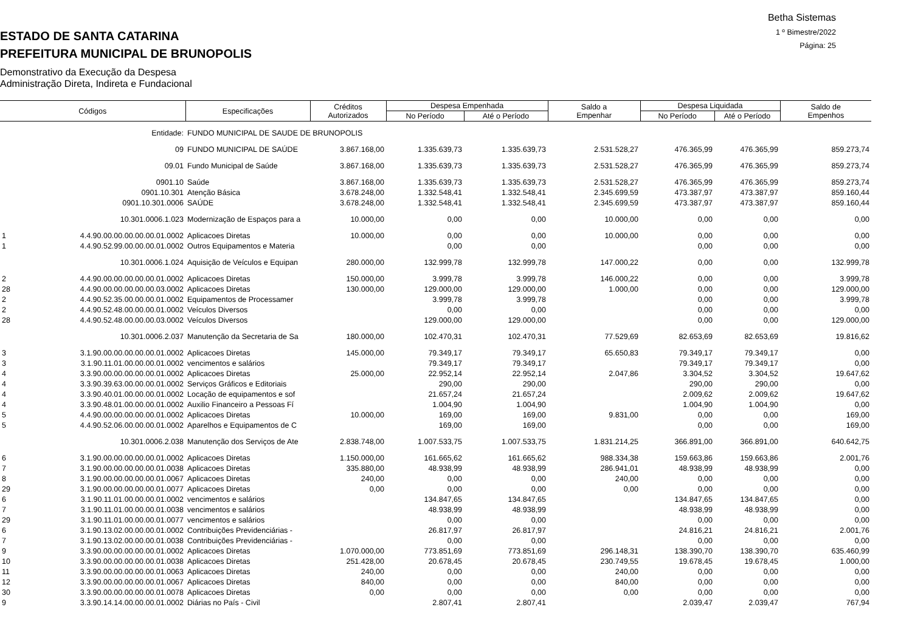Betha Sistemas
1 º Bimestre/2022
Página: 25
ESTADO DE SANTA CATARINA
PREFEITURA MUNICIPAL DE BRUNOPOLIS
Demonstrativo da Execução da Despesa
Administração Direta, Indireta e Fundacional
| Códigos | | Especificações | Créditos Autorizados | Despesa Empenhada | | Saldo a Empenhar | Despesa Liquidada | | Saldo de Empenhos |
| --- | --- | --- | --- | --- | --- | --- | --- | --- | --- |
| | | | | No Período | Até o Período | | No Período | Até o Período | |
| | Entidade: | FUNDO MUNICIPAL DE SAUDE DE BRUNOPOLIS | | | | | | | |
| | 09 | FUNDO MUNICIPAL DE SAÚDE | 3.867.168,00 | 1.335.639,73 | 1.335.639,73 | 2.531.528,27 | 476.365,99 | 476.365,99 | 859.273,74 |
| | 09.01 | Fundo Municipal de Saúde | 3.867.168,00 | 1.335.639,73 | 1.335.639,73 | 2.531.528,27 | 476.365,99 | 476.365,99 | 859.273,74 |
| | 0901.10 | Saúde | 3.867.168,00 | 1.335.639,73 | 1.335.639,73 | 2.531.528,27 | 476.365,99 | 476.365,99 | 859.273,74 |
| | 0901.10.301 | Atenção Básica | 3.678.248,00 | 1.332.548,41 | 1.332.548,41 | 2.345.699,59 | 473.387,97 | 473.387,97 | 859.160,44 |
| | 0901.10.301.0006 | SAÚDE | 3.678.248,00 | 1.332.548,41 | 1.332.548,41 | 2.345.699,59 | 473.387,97 | 473.387,97 | 859.160,44 |
| | 10.301.0006.1.023 | Modernização de Espaços para a | 10.000,00 | 0,00 | 0,00 | 10.000,00 | 0,00 | 0,00 | 0,00 |
| 1 | 4.4.90.00.00.00.00.00.01.0002 | Aplicacoes Diretas | 10.000,00 | 0,00 | 0,00 | 10.000,00 | 0,00 | 0,00 | 0,00 |
| 1 | 4.4.90.52.99.00.00.00.01.0002 | Outros Equipamentos e Materia | | 0,00 | 0,00 | | 0,00 | 0,00 | 0,00 |
| | 10.301.0006.1.024 | Aquisição de Veículos e Equipan | 280.000,00 | 132.999,78 | 132.999,78 | 147.000,22 | 0,00 | 0,00 | 132.999,78 |
| 2 | 4.4.90.00.00.00.00.00.01.0002 | Aplicacoes Diretas | 150.000,00 | 3.999,78 | 3.999,78 | 146.000,22 | 0,00 | 0,00 | 3.999,78 |
| 28 | 4.4.90.00.00.00.00.00.03.0002 | Aplicacoes Diretas | 130.000,00 | 129.000,00 | 129.000,00 | 1.000,00 | 0,00 | 0,00 | 129.000,00 |
| 2 | 4.4.90.52.35.00.00.00.01.0002 | Equipamentos de Processamer | | 3.999,78 | 3.999,78 | | 0,00 | 0,00 | 3.999,78 |
| 2 | 4.4.90.52.48.00.00.00.01.0002 | Veículos Diversos | | 0,00 | 0,00 | | 0,00 | 0,00 | 0,00 |
| 28 | 4.4.90.52.48.00.00.00.03.0002 | Veículos Diversos | | 129.000,00 | 129.000,00 | | 0,00 | 0,00 | 129.000,00 |
| | 10.301.0006.2.037 | Manutenção da Secretaria de Sa | 180.000,00 | 102.470,31 | 102.470,31 | 77.529,69 | 82.653,69 | 82.653,69 | 19.816,62 |
| 3 | 3.1.90.00.00.00.00.00.01.0002 | Aplicacoes Diretas | 145.000,00 | 79.349,17 | 79.349,17 | 65.650,83 | 79.349,17 | 79.349,17 | 0,00 |
| 3 | 3.1.90.11.01.00.00.00.01.0002 | vencimentos e salários | | 79.349,17 | 79.349,17 | | 79.349,17 | 79.349,17 | 0,00 |
| 4 | 3.3.90.00.00.00.00.00.01.0002 | Aplicacoes Diretas | 25.000,00 | 22.952,14 | 22.952,14 | 2.047,86 | 3.304,52 | 3.304,52 | 19.647,62 |
| 4 | 3.3.90.39.63.00.00.00.01.0002 | Serviços Gráficos e Editoriais | | 290,00 | 290,00 | | 290,00 | 290,00 | 0,00 |
| 4 | 3.3.90.40.01.00.00.00.01.0002 | Locação de equipamentos e sof | | 21.657,24 | 21.657,24 | | 2.009,62 | 2.009,62 | 19.647,62 |
| 4 | 3.3.90.48.01.00.00.00.01.0002 | Auxilio Financeiro a Pessoas Fí | | 1.004,90 | 1.004,90 | | 1.004,90 | 1.004,90 | 0,00 |
| 5 | 4.4.90.00.00.00.00.00.01.0002 | Aplicacoes Diretas | 10.000,00 | 169,00 | 169,00 | 9.831,00 | 0,00 | 0,00 | 169,00 |
| 5 | 4.4.90.52.06.00.00.00.01.0002 | Aparelhos e Equipamentos de C | | 169,00 | 169,00 | | 0,00 | 0,00 | 169,00 |
| | 10.301.0006.2.038 | Manutenção dos Serviços de Ate | 2.838.748,00 | 1.007.533,75 | 1.007.533,75 | 1.831.214,25 | 366.891,00 | 366.891,00 | 640.642,75 |
| 6 | 3.1.90.00.00.00.00.00.01.0002 | Aplicacoes Diretas | 1.150.000,00 | 161.665,62 | 161.665,62 | 988.334,38 | 159.663,86 | 159.663,86 | 2.001,76 |
| 7 | 3.1.90.00.00.00.00.00.01.0038 | Aplicacoes Diretas | 335.880,00 | 48.938,99 | 48.938,99 | 286.941,01 | 48.938,99 | 48.938,99 | 0,00 |
| 8 | 3.1.90.00.00.00.00.00.01.0067 | Aplicacoes Diretas | 240,00 | 0,00 | 0,00 | 240,00 | 0,00 | 0,00 | 0,00 |
| 29 | 3.1.90.00.00.00.00.00.01.0077 | Aplicacoes Diretas | 0,00 | 0,00 | 0,00 | 0,00 | 0,00 | 0,00 | 0,00 |
| 6 | 3.1.90.11.01.00.00.00.01.0002 | vencimentos e salários | | 134.847,65 | 134.847,65 | | 134.847,65 | 134.847,65 | 0,00 |
| 7 | 3.1.90.11.01.00.00.00.01.0038 | vencimentos e salários | | 48.938,99 | 48.938,99 | | 48.938,99 | 48.938,99 | 0,00 |
| 29 | 3.1.90.11.01.00.00.00.01.0077 | vencimentos e salários | | 0,00 | 0,00 | | 0,00 | 0,00 | 0,00 |
| 6 | 3.1.90.13.02.00.00.00.01.0002 | Contribuições Previdenciárias - | | 26.817,97 | 26.817,97 | | 24.816,21 | 24.816,21 | 2.001,76 |
| 7 | 3.1.90.13.02.00.00.00.01.0038 | Contribuições Previdenciárias - | | 0,00 | 0,00 | | 0,00 | 0,00 | 0,00 |
| 9 | 3.3.90.00.00.00.00.00.01.0002 | Aplicacoes Diretas | 1.070.000,00 | 773.851,69 | 773.851,69 | 296.148,31 | 138.390,70 | 138.390,70 | 635.460,99 |
| 10 | 3.3.90.00.00.00.00.00.01.0038 | Aplicacoes Diretas | 251.428,00 | 20.678,45 | 20.678,45 | 230.749,55 | 19.678,45 | 19.678,45 | 1.000,00 |
| 11 | 3.3.90.00.00.00.00.00.01.0063 | Aplicacoes Diretas | 240,00 | 0,00 | 0,00 | 240,00 | 0,00 | 0,00 | 0,00 |
| 12 | 3.3.90.00.00.00.00.00.01.0067 | Aplicacoes Diretas | 840,00 | 0,00 | 0,00 | 840,00 | 0,00 | 0,00 | 0,00 |
| 30 | 3.3.90.00.00.00.00.00.01.0078 | Aplicacoes Diretas | 0,00 | 0,00 | 0,00 | 0,00 | 0,00 | 0,00 | 0,00 |
| 9 | 3.3.90.14.14.00.00.00.01.0002 | Diárias no País - Civil | | 2.807,41 | 2.807,41 | | 2.039,47 | 2.039,47 | 767,94 |